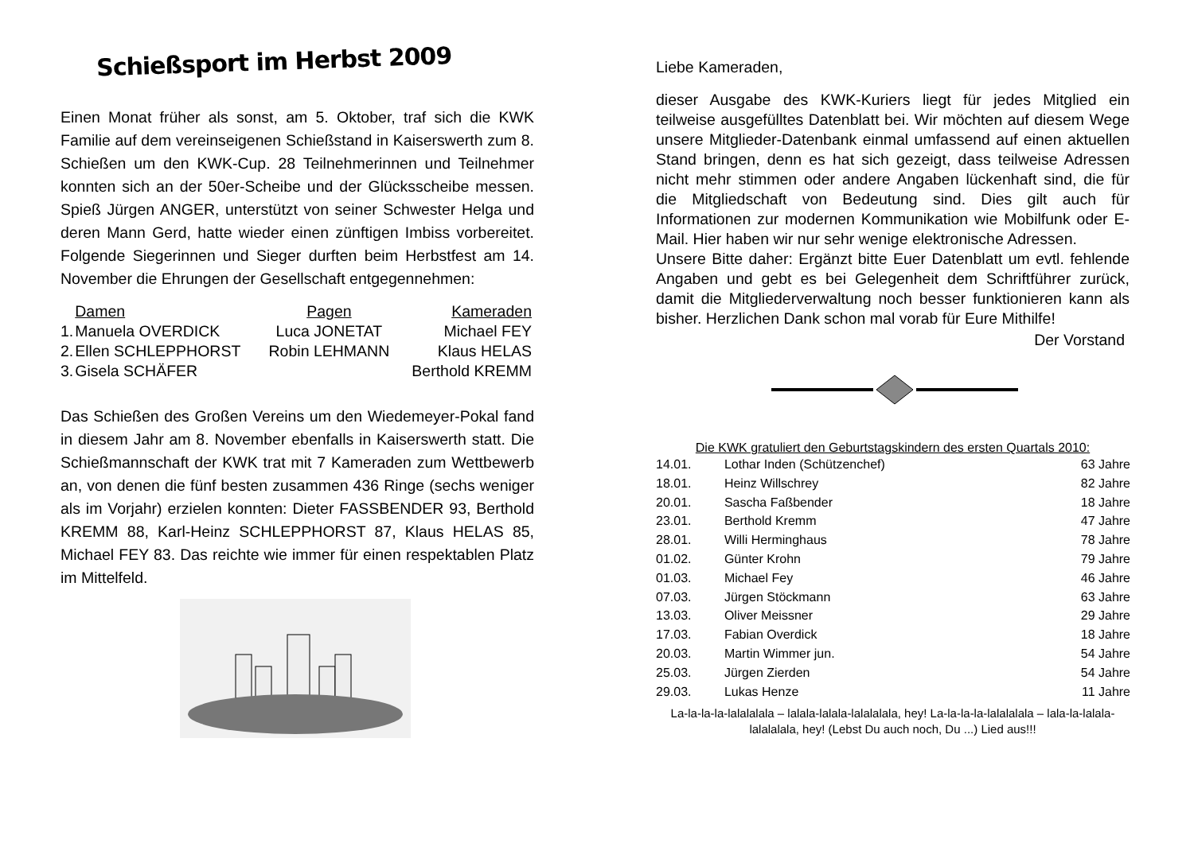Schießsport im Herbst 2009
Einen Monat früher als sonst, am 5. Oktober, traf sich die KWK Familie auf dem vereinseigenen Schießstand in Kaiserswerth zum 8. Schießen um den KWK-Cup. 28 Teilnehmerinnen und Teilnehmer konnten sich an der 50er-Scheibe und der Glücksscheibe messen. Spieß Jürgen ANGER, unterstützt von seiner Schwester Helga und deren Mann Gerd, hatte wieder einen zünftigen Imbiss vorbereitet. Folgende Siegerinnen und Sieger durften beim Herbstfest am 14. November die Ehrungen der Gesellschaft entgegennehmen:
| | Damen | Pagen | Kameraden |
| --- | --- | --- | --- |
| 1. | Manuela OVERDICK | Luca JONETAT | Michael FEY |
| 2. | Ellen SCHLEPPHORST | Robin LEHMANN | Klaus HELAS |
| 3. | Gisela SCHÄFER | | Berthold KREMM |
Das Schießen des Großen Vereins um den Wiedemeyer-Pokal fand in diesem Jahr am 8. November ebenfalls in Kaiserswerth statt. Die Schießmannschaft der KWK trat mit 7 Kameraden zum Wettbewerb an, von denen die fünf besten zusammen 436 Ringe (sechs weniger als im Vorjahr) erzielen konnten: Dieter FASSBENDER 93, Berthold KREMM 88, Karl-Heinz SCHLEPPHORST 87, Klaus HELAS 85, Michael FEY 83. Das reichte wie immer für einen respektablen Platz im Mittelfeld.
Liebe Kameraden,
dieser Ausgabe des KWK-Kuriers liegt für jedes Mitglied ein teilweise ausgefülltes Datenblatt bei. Wir möchten auf diesem Wege unsere Mitglieder-Datenbank einmal umfassend auf einen aktuellen Stand bringen, denn es hat sich gezeigt, dass teilweise Adressen nicht mehr stimmen oder andere Angaben lückenhaft sind, die für die Mitgliedschaft von Bedeutung sind. Dies gilt auch für Informationen zur modernen Kommunikation wie Mobilfunk oder E-Mail. Hier haben wir nur sehr wenige elektronische Adressen.
Unsere Bitte daher: Ergänzt bitte Euer Datenblatt um evtl. fehlende Angaben und gebt es bei Gelegenheit dem Schriftführer zurück, damit die Mitgliederverwaltung noch besser funktionieren kann als bisher. Herzlichen Dank schon mal vorab für Eure Mithilfe!
Der Vorstand
Die KWK gratuliert den Geburtstagskindern des ersten Quartals 2010:
| 14.01. | Lothar Inden (Schützenchef) | 63 Jahre |
| 18.01. | Heinz Willschrey | 82 Jahre |
| 20.01. | Sascha Faßbender | 18 Jahre |
| 23.01. | Berthold Kremm | 47 Jahre |
| 28.01. | Willi Herminghaus | 78 Jahre |
| 01.02. | Günter Krohn | 79 Jahre |
| 01.03. | Michael Fey | 46 Jahre |
| 07.03. | Jürgen Stöckmann | 63 Jahre |
| 13.03. | Oliver Meissner | 29 Jahre |
| 17.03. | Fabian Overdick | 18 Jahre |
| 20.03. | Martin Wimmer jun. | 54 Jahre |
| 25.03. | Jürgen Zierden | 54 Jahre |
| 29.03. | Lukas Henze | 11 Jahre |
La-la-la-la-lalalalala – lalala-lalala-lalalalala, hey! La-la-la-la-lalalalala – lala-la-lalala-lalalalala, hey! (Lebst Du auch noch, Du ...) Lied aus!!!